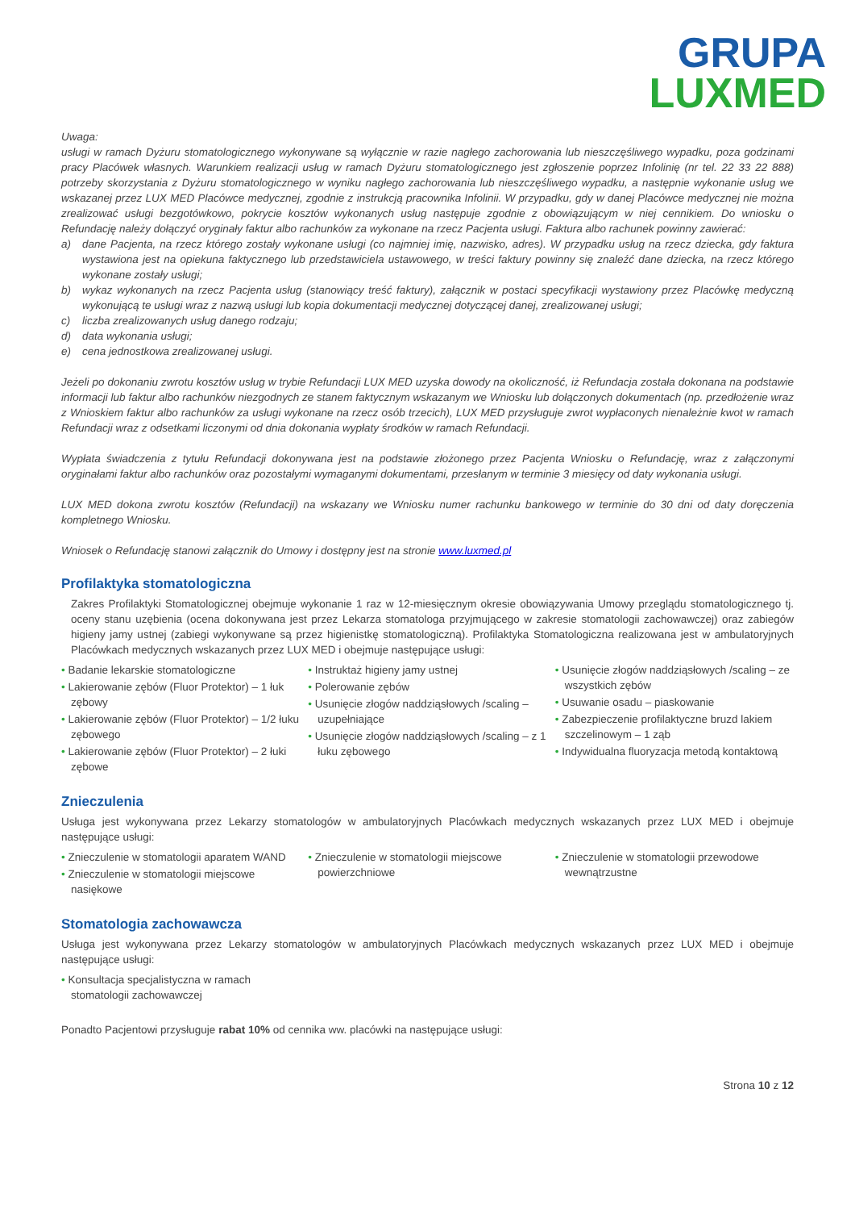GRUPA
LUXMED
Uwaga:
usługi w ramach Dyżuru stomatologicznego wykonywane są wyłącznie w razie nagłego zachorowania lub nieszczęśliwego wypadku, poza godzinami pracy Placówek własnych. Warunkiem realizacji usług w ramach Dyżuru stomatologicznego jest zgłoszenie poprzez Infolinię (nr tel. 22 33 22 888) potrzeby skorzystania z Dyżuru stomatologicznego w wyniku nagłego zachorowania lub nieszczęśliwego wypadku, a następnie wykonanie usług we wskazanej przez LUX MED Placówce medycznej, zgodnie z instrukcją pracownika Infolinii. W przypadku, gdy w danej Placówce medycznej nie można zrealizować usługi bezgotówkowo, pokrycie kosztów wykonanych usług następuje zgodnie z obowiązującym w niej cennikiem. Do wniosku o Refundację należy dołączyć oryginały faktur albo rachunków za wykonane na rzecz Pacjenta usługi. Faktura albo rachunek powinny zawierać:
a) dane Pacjenta, na rzecz którego zostały wykonane usługi (co najmniej imię, nazwisko, adres). W przypadku usług na rzecz dziecka, gdy faktura wystawiona jest na opiekuna faktycznego lub przedstawiciela ustawowego, w treści faktury powinny się znaleźć dane dziecka, na rzecz którego wykonane zostały usługi;
b) wykaz wykonanych na rzecz Pacjenta usług (stanowiący treść faktury), załącznik w postaci specyfikacji wystawiony przez Placówkę medyczną wykonującą te usługi wraz z nazwą usługi lub kopia dokumentacji medycznej dotyczącej danej, zrealizowanej usługi;
c) liczba zrealizowanych usług danego rodzaju;
d) data wykonania usługi;
e) cena jednostkowa zrealizowanej usługi.
Jeżeli po dokonaniu zwrotu kosztów usług w trybie Refundacji LUX MED uzyska dowody na okoliczność, iż Refundacja została dokonana na podstawie informacji lub faktur albo rachunków niezgodnych ze stanem faktycznym wskazanym we Wniosku lub dołączonych dokumentach (np. przedłożenie wraz z Wnioskiem faktur albo rachunków za usługi wykonane na rzecz osób trzecich), LUX MED przysługuje zwrot wypłaconych nienależnie kwot w ramach Refundacji wraz z odsetkami liczonymi od dnia dokonania wypłaty środków w ramach Refundacji.
Wypłata świadczenia z tytułu Refundacji dokonywana jest na podstawie złożonego przez Pacjenta Wniosku o Refundację, wraz z załączonymi oryginałami faktur albo rachunków oraz pozostałymi wymaganymi dokumentami, przesłanym w terminie 3 miesięcy od daty wykonania usługi.
LUX MED dokona zwrotu kosztów (Refundacji) na wskazany we Wniosku numer rachunku bankowego w terminie do 30 dni od daty doręczenia kompletnego Wniosku.
Wniosek o Refundację stanowi załącznik do Umowy i dostępny jest na stronie www.luxmed.pl
Profilaktyka stomatologiczna
Zakres Profilaktyki Stomatologicznej obejmuje wykonanie 1 raz w 12-miesięcznym okresie obowiązywania Umowy przeglądu stomatologicznego tj. oceny stanu uzębienia (ocena dokonywana jest przez Lekarza stomatologa przyjmującego w zakresie stomatologii zachowawczej) oraz zabiegów higieny jamy ustnej (zabiegi wykonywane są przez higienistkę stomatologiczną). Profilaktyka Stomatologiczna realizowana jest w ambulatoryjnych Placówkach medycznych wskazanych przez LUX MED i obejmuje następujące usługi:
• Badanie lekarskie stomatologiczne
• Lakierowanie zębów (Fluor Protektor) – 1 łuk zębowy
• Lakierowanie zębów (Fluor Protektor) – 1/2 łuku zębowego
• Lakierowanie zębów (Fluor Protektor) – 2 łuki zębowe
• Instruktaż higieny jamy ustnej
• Polerowanie zębów
• Usunięcie złogów naddziąsłowych /scaling – uzupełniające
• Usunięcie złogów naddziąsłowych /scaling – z 1 łuku zębowego
• Usunięcie złogów naddziąsłowych /scaling – ze wszystkich zębów
• Usuwanie osadu – piaskowanie
• Zabezpieczenie profilaktyczne bruzd lakiem szczelinowym – 1 ząb
• Indywidualna fluoryzacja metodą kontaktową
Znieczulenia
Usługa jest wykonywana przez Lekarzy stomatologów w ambulatoryjnych Placówkach medycznych wskazanych przez LUX MED i obejmuje następujące usługi:
• Znieczulenie w stomatologii aparatem WAND
• Znieczulenie w stomatologii miejscowe nasiękowe
• Znieczulenie w stomatologii miejscowe powierzchniowe
• Znieczulenie w stomatologii przewodowe wewnątrzustne
Stomatologia zachowawcza
Usługa jest wykonywana przez Lekarzy stomatologów w ambulatoryjnych Placówkach medycznych wskazanych przez LUX MED i obejmuje następujące usługi:
• Konsultacja specjalistyczna w ramach stomatologii zachowawczej
Ponadto Pacjentowi przysługuje rabat 10% od cennika ww. placówki na następujące usługi:
Strona 10 z 12